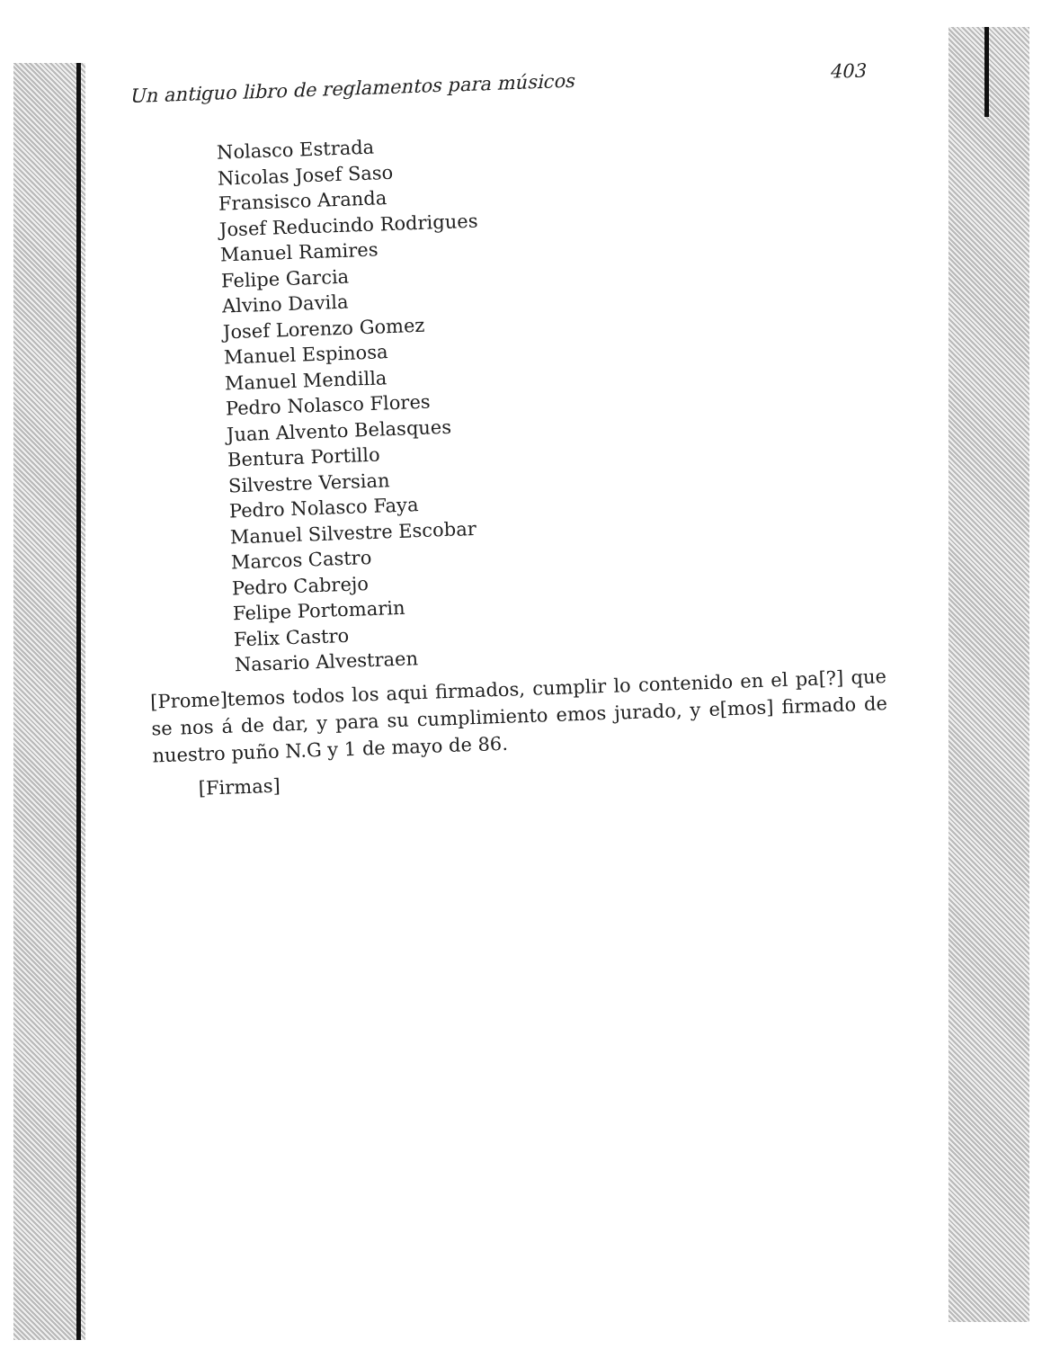Un antiguo libro de reglamentos para músicos 403
Nolasco Estrada
Nicolas Josef Saso
Fransisco Aranda
Josef Reducindo Rodrigues
Manuel Ramires
Felipe Garcia
Alvino Davila
Josef Lorenzo Gomez
Manuel Espinosa
Manuel Mendilla
Pedro Nolasco Flores
Juan Alvento Belasques
Bentura Portillo
Silvestre Versian
Pedro Nolasco Faya
Manuel Silvestre Escobar
Marcos Castro
Pedro Cabrejo
Felipe Portomarin
Felix Castro
Nasario Alvestraen
[Prome]temos todos los aqui firmados, cumplir lo contenido en el pa[?] que se nos á de dar, y para su cumplimiento emos jurado, y e[mos] firmado de nuestro puño N.G y 1 de mayo de 86.
[Firmas]